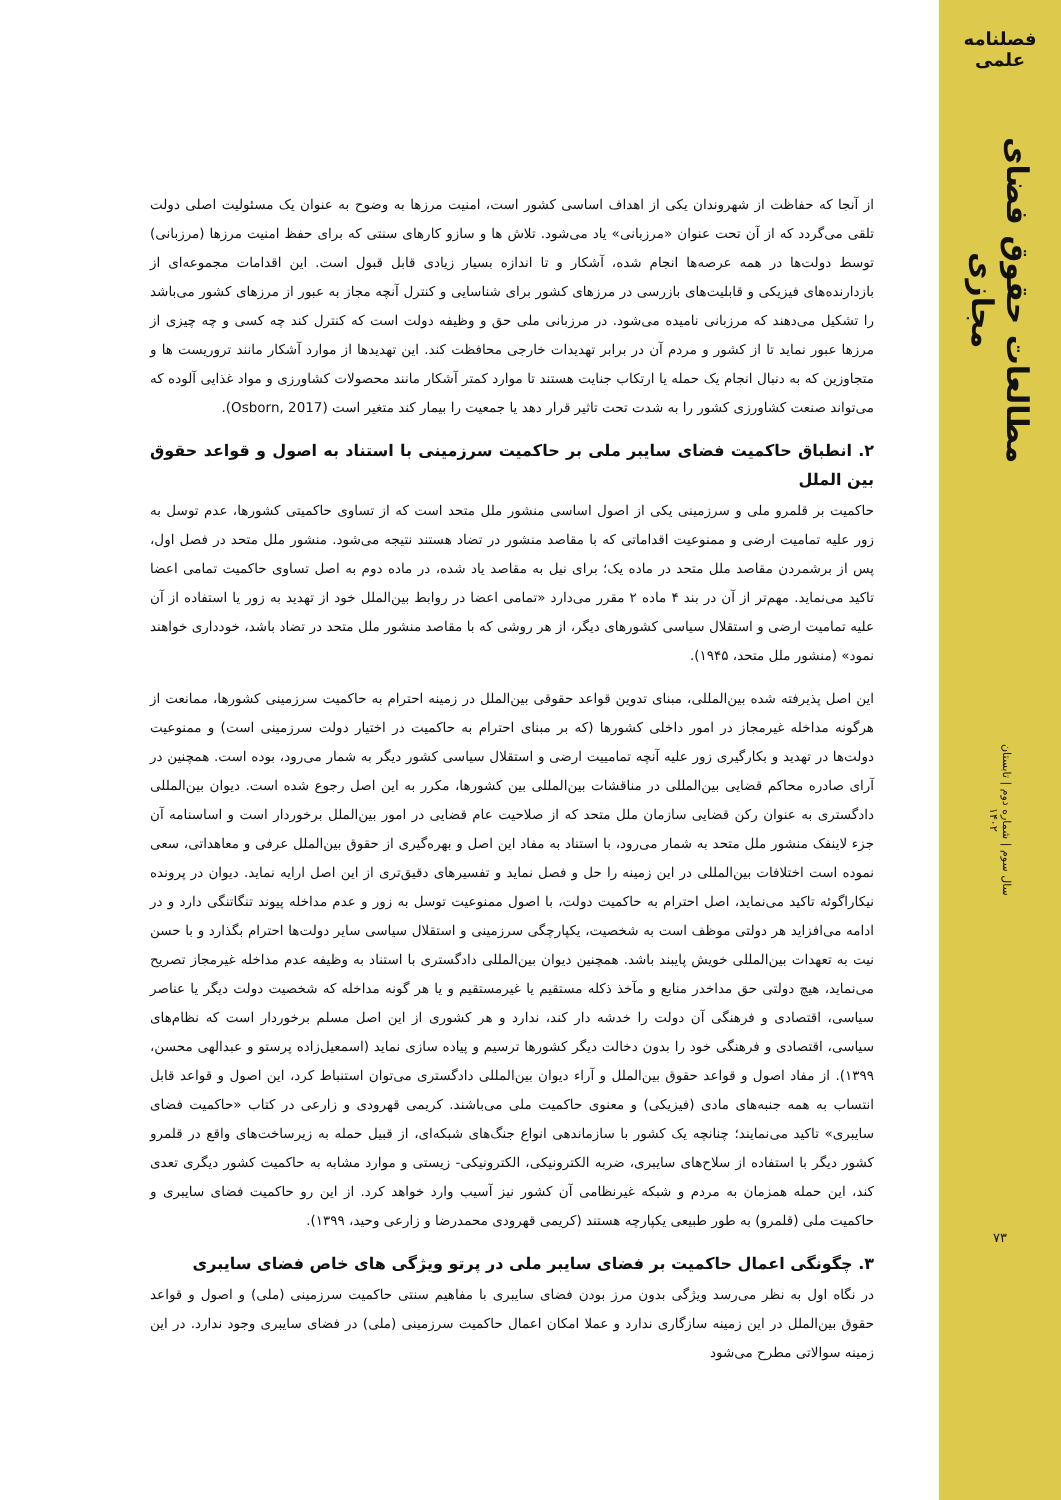فصلنامه علمی
مطالعات حقوق فضای مجازی
سال سوم | شماره دوم | تابستان ۱۴۰۲
۷۳
از آنجا که حفاظت از شهروندان یکی از اهداف اساسی کشور است، امنیت مرزها به وضوح به عنوان یک مسئولیت اصلی دولت تلقی می‌گردد که از آن تحت عنوان «مرزبانی» یاد می‌شود. تلاش ها و سازو کارهای سنتی که برای حفظ امنیت مرزها (مرزبانی) توسط دولت‌ها در همه عرصه‌ها انجام شده، آشکار و تا اندازه بسیار زیادی قابل قبول است. این اقدامات مجموعه‌ای از بازدارنده‌های فیزیکی و قابلیت‌های بازرسی در مرزهای کشور برای شناسایی و کنترل آنچه مجاز به عبور از مرزهای کشور می‌باشد را تشکیل می‌دهند که مرزبانی نامیده می‌شود. در مرزبانی ملی حق و وظیفه دولت است که کنترل کند چه کسی و چه چیزی از مرزها عبور نماید تا از کشور و مردم آن در برابر تهدیدات خارجی محافظت کند. این تهدیدها از موارد آشکار مانند تروریست ها و متجاوزین که به دنبال انجام یک حمله یا ارتکاب جنایت هستند تا موارد کمتر آشکار مانند محصولات کشاورزی و مواد غذایی آلوده که می‌تواند صنعت کشاورزی کشور را به شدت تحت تاثیر قرار دهد یا جمعیت را بیمار کند متغیر است (Osborn, 2017).
۲. انطباق حاکمیت فضای سایبر ملی بر حاکمیت سرزمینی با استناد به اصول و قواعد حقوق بین الملل
حاکمیت بر قلمرو ملی و سرزمینی یکی از اصول اساسی منشور ملل متحد است که از تساوی حاکمیتی کشورها، عدم توسل به زور علیه تمامیت ارضی و ممنوعیت اقداماتی که با مقاصد منشور در تضاد هستند نتیجه می‌شود. منشور ملل متحد در فصل اول، پس از برشمردن مقاصد ملل متحد در ماده یک؛ برای نیل به مقاصد یاد شده، در ماده دوم به اصل تساوی حاکمیت تمامی اعضا تاکید می‌نماید. مهم‌تر از آن در بند ۴ ماده ۲ مقرر می‌دارد «تمامی اعضا در روابط بین‌الملل خود از تهدید به زور یا استفاده از آن علیه تمامیت ارضی و استقلال سیاسی کشورهای دیگر، از هر روشی که با مقاصد منشور ملل متحد در تضاد باشد، خودداری خواهند نمود» (منشور ملل متحد، ۱۹۴۵).
این اصل پذیرفته شده بین‌المللی، مبنای تدوین قواعد حقوقی بین‌الملل در زمینه احترام به حاکمیت سرزمینی کشورها، ممانعت از هرگونه مداخله غیرمجاز در امور داخلی کشورها (که بر مبنای احترام به حاکمیت در اختیار دولت سرزمینی است) و ممنوعیت دولت‌ها در تهدید و بکارگیری زور علیه آنچه تمامییت ارضی و استقلال سیاسی کشور دیگر به شمار می‌رود، بوده است. همچنین در آرای صادره محاکم قضایی بین‌المللی در مناقشات بین‌المللی بین کشورها، مکرر به این اصل رجوع شده است. دیوان بین‌المللی دادگستری به عنوان رکن قضایی سازمان ملل متحد که از صلاحیت عام قضایی در امور بین‌الملل برخوردار است و اساسنامه آن جزء لاینفک منشور ملل متحد به شمار می‌رود، با استناد به مفاد این اصل و بهره‌گیری از حقوق بین‌الملل عرفی و معاهداتی، سعی نموده است اختلافات بین‌المللی در این زمینه را حل و فصل نماید و تفسیرهای دقیق‌تری از این اصل ارایه نماید. دیوان در پرونده نیکاراگوئه تاکید می‌نماید، اصل احترام به حاکمیت دولت، با اصول ممنوعیت توسل به زور و عدم مداخله پیوند تنگاتنگی دارد و در ادامه می‌افزاید هر دولتی موظف است به شخصیت، یکپارچگی سرزمینی و استقلال سیاسی سایر دولت‌ها احترام بگذارد و با حسن نیت به تعهدات بین‌المللی خویش پایبند باشد. همچنین دیوان بین‌المللی دادگستری با استناد به وظیفه عدم مداخله غیرمجاز تصریح می‌نماید، هیچ دولتی حق مداخدر منابع و مآخذ ذکله مستقیم یا غیرمستقیم و یا هر گونه مداخله که شخصیت دولت دیگر یا عناصر سیاسی، اقتصادی و فرهنگی آن دولت را خدشه دار کند، ندارد و هر کشوری از این اصل مسلم برخوردار است که نظام‌های سیاسی، اقتصادی و فرهنگی خود را بدون دخالت دیگر کشورها ترسیم و پیاده سازی نماید (اسمعیل‌زاده پرستو و عبدالهی محسن، ۱۳۹۹). از مفاد اصول و قواعد حقوق بین‌الملل و آراء دیوان بین‌المللی دادگستری می‌توان استنباط کرد، این اصول و قواعد قابل انتساب به همه جنبه‌های مادی (فیزیکی) و معنوی حاکمیت ملی می‌باشند. کریمی قهرودی و زارعی در کتاب «حاکمیت فضای سایبری» تاکید می‌نمایند؛ چنانچه یک کشور با سازماندهی انواع جنگ‌های شبکه‌ای، از قبیل حمله به زیرساخت‌های واقع در قلمرو کشور دیگر با استفاده از سلاح‌های سایبری، ضربه الکترونیکی، الکترونیکی- زیستی و موارد مشابه به حاکمیت کشور دیگری تعدی کند، این حمله همزمان به مردم و شبکه غیرنظامی آن کشور نیز آسیب وارد خواهد کرد. از این رو حاکمیت فضای سایبری و حاکمیت ملی (قلمرو) به طور طبیعی یکپارچه هستند (کریمی قهرودی محمدرضا و زارعی وحید، ۱۳۹۹).
۳. چگونگی اعمال حاکمیت بر فضای سایبر ملی در پرتو ویژگی های خاص فضای سایبری
در نگاه اول به نظر می‌رسد ویژگی بدون مرز بودن فضای سایبری با مفاهیم سنتی حاکمیت سرزمینی (ملی) و اصول و قواعد حقوق بین‌الملل در این زمینه سازگاری ندارد و عملا امکان اعمال حاکمیت سرزمینی (ملی) در فضای سایبری وجود ندارد. در این زمینه سوالاتی مطرح می‌شود